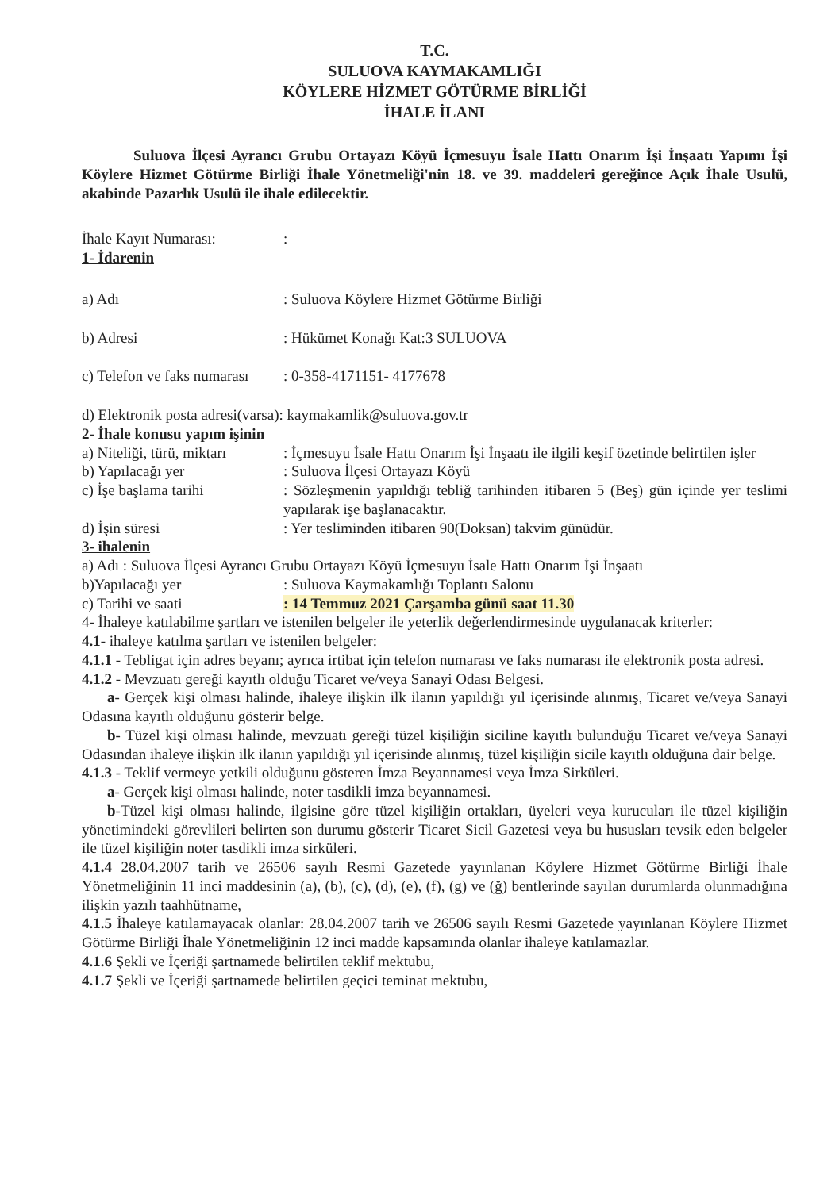T.C.
SULUOVA KAYMAKAMLIĞI
KÖYLERE HİZMET GÖTÜRME BİRLİĞİ
İHALE İLANI
Suluova İlçesi Ayrancı Grubu Ortayazı Köyü İçmesuyu İsale Hattı Onarım İşi İnşaatı Yapımı İşi Köylere Hizmet Götürme Birliği İhale Yönetmeliği'nin 18. ve 39. maddeleri gereğince Açık İhale Usulü, akabinde Pazarlık Usulü ile ihale edilecektir.
İhale Kayıt Numarası: :
1- İdarenin
a) Adı : Suluova Köylere Hizmet Götürme Birliği
b) Adresi : Hükümet Konağı Kat:3 SULUOVA
c) Telefon ve faks numarası
: 0-358-4171151- 4177678
d) Elektronik posta adresi(varsa): kaymakamlik@suluova.gov.tr
2- İhale konusu yapım işinin
a) Niteliği, türü, miktarı
: İçmesuyu İsale Hattı Onarım İşi İnşaatı ile ilgili keşif özetinde belirtilen işler
b) Yapılacağı yer : Suluova İlçesi Ortayazı Köyü
c) İşe başlama tarihi : Sözleşmenin yapıldığı tebliğ tarihinden itibaren 5 (Beş) gün içinde yer teslimi yapılarak işe başlanacaktır.
d) İşin süresi : Yer tesliminden itibaren 90(Doksan) takvim günüdür.
3- ihalenin
a) Adı : Suluova İlçesi Ayrancı Grubu Ortayazı Köyü İçmesuyu İsale Hattı Onarım İşi İnşaatı
b)Yapılacağı yer : Suluova Kaymakamlığı Toplantı Salonu
c) Tarihi ve saati : 14 Temmuz 2021 Çarşamba günü saat 11.30
4- İhaleye katılabilme şartları ve istenilen belgeler ile yeterlik değerlendirmesinde uygulanacak kriterler:
4.1- ihaleye katılma şartları ve istenilen belgeler:
4.1.1 - Tebligat için adres beyanı; ayrıca irtibat için telefon numarası ve faks numarası ile elektronik posta adresi.
4.1.2 - Mevzuatı gereği kayıtlı olduğu Ticaret ve/veya Sanayi Odası Belgesi.
a- Gerçek kişi olması halinde, ihaleye ilişkin ilk ilanın yapıldığı yıl içerisinde alınmış, Ticaret ve/veya Sanayi Odasına kayıtlı olduğunu gösterir belge.
b- Tüzel kişi olması halinde, mevzuatı gereği tüzel kişiliğin siciline kayıtlı bulunduğu Ticaret ve/veya Sanayi Odasından ihaleye ilişkin ilk ilanın yapıldığı yıl içerisinde alınmış, tüzel kişiliğin sicile kayıtlı olduğuna dair belge.
4.1.3 - Teklif vermeye yetkili olduğunu gösteren İmza Beyannamesi veya İmza Sirküleri.
a- Gerçek kişi olması halinde, noter tasdikli imza beyannamesi.
b-Tüzel kişi olması halinde, ilgisine göre tüzel kişiliğin ortakları, üyeleri veya kurucuları ile tüzel kişiliğin yönetimindeki görevlileri belirten son durumu gösterir Ticaret Sicil Gazetesi veya bu hususları tevsik eden belgeler ile tüzel kişiliğin noter tasdikli imza sirküleri.
4.1.4 28.04.2007 tarih ve 26506 sayılı Resmi Gazetede yayınlanan Köylere Hizmet Götürme Birliği İhale Yönetmeliğinin 11 inci maddesinin (a), (b), (c), (d), (e), (f), (g) ve (ğ) bentlerinde sayılan durumlarda olunmadığına ilişkin yazılı taahhütname,
4.1.5 İhaleye katılamayacak olanlar: 28.04.2007 tarih ve 26506 sayılı Resmi Gazetede yayınlanan Köylere Hizmet Götürme Birliği İhale Yönetmeliğinin 12 inci madde kapsamında olanlar ihaleye katılamazlar.
4.1.6 Şekli ve İçeriği şartnamede belirtilen teklif mektubu,
4.1.7 Şekli ve İçeriği şartnamede belirtilen geçici teminat mektubu,